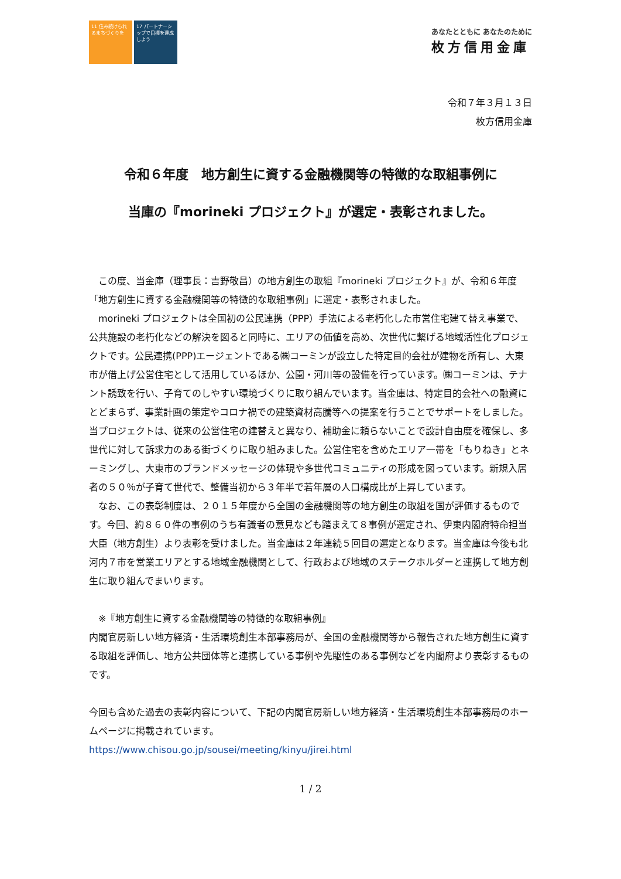11 住み続けられるまちづくりを
17 パートナーシップで目標を達成しよう
あなたとともに あなたのために
枚方信用金庫
令和７年３月１３日
枚方信用金庫
令和６年度　地方創生に資する金融機関等の特徴的な取組事例に
当庫の『morineki プロジェクト』が選定・表彰されました。
この度、当金庫（理事長：吉野敬昌）の地方創生の取組『morineki プロジェクト』が、令和６年度「地方創生に資する金融機関等の特徴的な取組事例」に選定・表彰されました。
morineki プロジェクトは全国初の公民連携（PPP）手法による老朽化した市営住宅建て替え事業で、公共施設の老朽化などの解決を図ると同時に、エリアの価値を高め、次世代に繋げる地域活性化プロジェクトです。公民連携(PPP)エージェントである㈱コーミンが設立した特定目的会社が建物を所有し、大東市が借上げ公営住宅として活用しているほか、公園・河川等の設備を行っています。㈱コーミンは、テナント誘致を行い、子育てのしやすい環境づくりに取り組んでいます。当金庫は、特定目的会社への融資にとどまらず、事業計画の策定やコロナ禍での建築資材高騰等への提案を行うことでサポートをしました。当プロジェクトは、従来の公営住宅の建替えと異なり、補助金に頼らないことで設計自由度を確保し、多世代に対して訴求力のある街づくりに取り組みました。公営住宅を含めたエリア一帯を「もりねき」とネーミングし、大東市のブランドメッセージの体現や多世代コミュニティの形成を図っています。新規入居者の５０％が子育て世代で、整備当初から３年半で若年層の人口構成比が上昇しています。
なお、この表彰制度は、２０１５年度から全国の金融機関等の地方創生の取組を国が評価するものです。今回、約８６０件の事例のうち有識者の意見なども踏まえて８事例が選定され、伊東内閣府特命担当大臣（地方創生）より表彰を受けました。当金庫は２年連続５回目の選定となります。当金庫は今後も北河内７市を営業エリアとする地域金融機関として、行政および地域のステークホルダーと連携して地方創生に取り組んでまいります。
※『地方創生に資する金融機関等の特徴的な取組事例』
内閣官房新しい地方経済・生活環境創生本部事務局が、全国の金融機関等から報告された地方創生に資する取組を評価し、地方公共団体等と連携している事例や先駆性のある事例などを内閣府より表彰するものです。
今回も含めた過去の表彰内容について、下記の内閣官房新しい地方経済・生活環境創生本部事務局のホームページに掲載されています。
https://www.chisou.go.jp/sousei/meeting/kinyu/jirei.html
1 / 2